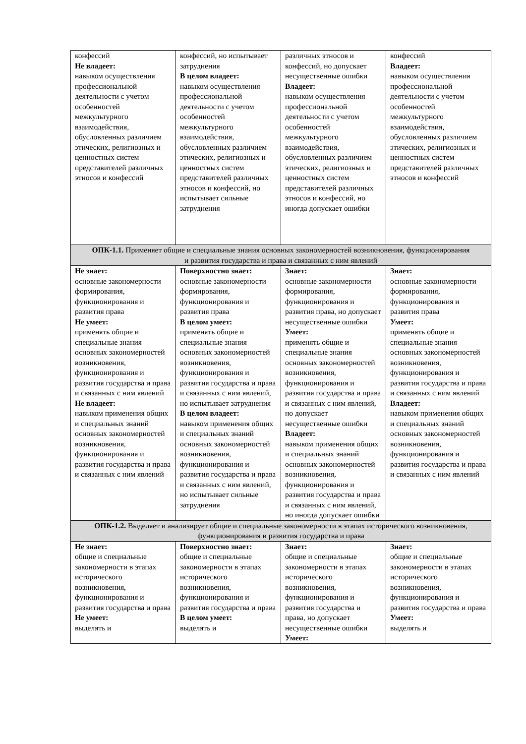| конфессий Не владеет: навыком осуществления профессиональной деятельности с учетом особенностей межкультурного взаимодействия, обусловленных различием этических, религиозных и ценностных систем представителей различных этносов и конфессий | конфессий, но испытывает затруднения В целом владеет: навыком осуществления профессиональной деятельности с учетом особенностей межкультурного взаимодействия, обусловленных различием этических, религиозных и ценностных систем представителей различных этносов и конфессий, но испытывает сильные затруднения | различных этносов и конфессий, но допускает несущественные ошибки Владеет: навыком осуществления профессиональной деятельности с учетом особенностей межкультурного взаимодействия, обусловленных различием этических, религиозных и ценностных систем представителей различных этносов и конфессий, но иногда допускает ошибки | конфессий Владеет: навыком осуществления профессиональной деятельности с учетом особенностей межкультурного взаимодействия, обусловленных различием этических, религиозных и ценностных систем представителей различных этносов и конфессий |
| ОПК-1.1. Применяет общие и специальные знания основных закономерностей возникновения, функционирования и развития государства и права и связанных с ним явлений | | | |
| Не знает: основные закономерности формирования, функционирования и развития права Не умеет: применять общие и специальные знания основных закономерностей возникновения, функционирования и развития государства и права и связанных с ним явлений Не владеет: навыком применения общих и специальных знаний основных закономерностей возникновения, функционирования и развития государства и права и связанных с ним явлений | Поверхностно знает: основные закономерности формирования, функционирования и развития права В целом умеет: применять общие и специальные знания основных закономерностей возникновения, функционирования и развития государства и права и связанных с ним явлений, но испытывает затруднения В целом владеет: навыком применения общих и специальных знаний основных закономерностей возникновения, функционирования и развития государства и права и связанных с ним явлений, но испытывает сильные затруднения | Знает: основные закономерности формирования, функционирования и развития права, но допускает несущественные ошибки Умеет: применять общие и специальные знания основных закономерностей возникновения, функционирования и развития государства и права и связанных с ним явлений, но допускает несущественные ошибки Владеет: навыком применения общих и специальных знаний основных закономерностей возникновения, функционирования и развития государства и права и связанных с ним явлений, но иногда допускает ошибки | Знает: основные закономерности формирования, функционирования и развития права Умеет: применять общие и специальные знания основных закономерностей возникновения, функционирования и развития государства и права и связанных с ним явлений Владеет: навыком применения общих и специальных знаний основных закономерностей возникновения, функционирования и развития государства и права и связанных с ним явлений |
| ОПК-1.2. Выделяет и анализирует общие и специальные закономерности в этапах исторического возникновения, функционирования и развития государства и права | | | |
| Не знает: общие и специальные закономерности в этапах исторического возникновения, функционирования и развития государства и права Не умеет: выделять и | Поверхностно знает: общие и специальные закономерности в этапах исторического возникновения, функционирования и развития государства и права В целом умеет: выделять и | Знает: общие и специальные закономерности в этапах исторического возникновения, функционирования и развития государства и права, но допускает несущественные ошибки Умеет: | Знает: общие и специальные закономерности в этапах исторического возникновения, функционирования и развития государства и права Умеет: выделять и |